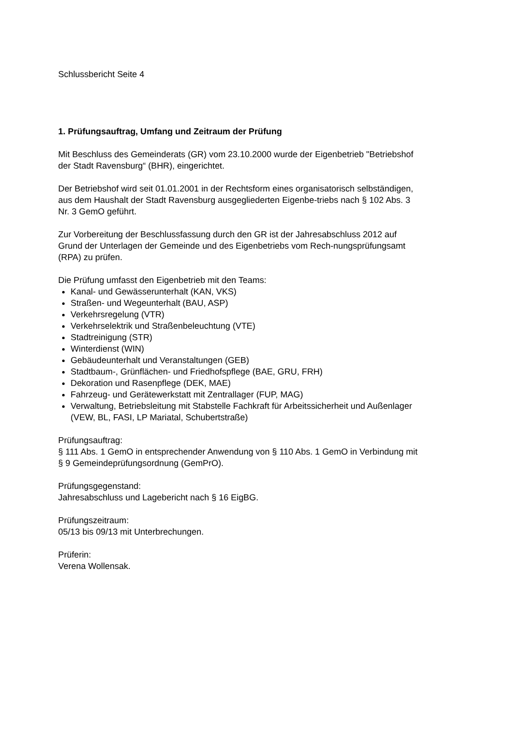Schlussbericht Seite 4
1. Prüfungsauftrag, Umfang und Zeitraum der Prüfung
Mit Beschluss des Gemeinderats (GR) vom 23.10.2000 wurde der Eigenbetrieb "Betriebshof der Stadt Ravensburg“ (BHR), eingerichtet.
Der Betriebshof wird seit 01.01.2001 in der Rechtsform eines organisatorisch selbständigen, aus dem Haushalt der Stadt Ravensburg ausgegliederten Eigenbe-triebs nach § 102 Abs. 3 Nr. 3 GemO geführt.
Zur Vorbereitung der Beschlussfassung durch den GR ist der Jahresabschluss 2012 auf Grund der Unterlagen der Gemeinde und des Eigenbetriebs vom Rech-nungsprüfungsamt (RPA) zu prüfen.
Die Prüfung umfasst den Eigenbetrieb mit den Teams:
Kanal- und Gewässerunterhalt (KAN, VKS)
Straßen- und Wegeunterhalt (BAU, ASP)
Verkehrsregelung (VTR)
Verkehrselektrik und Straßenbeleuchtung (VTE)
Stadtreinigung (STR)
Winterdienst (WIN)
Gebäudeunterhalt und Veranstaltungen (GEB)
Stadtbaum-, Grünflächen- und Friedhofspflege (BAE, GRU, FRH)
Dekoration und Rasenpflege (DEK, MAE)
Fahrzeug- und Gerätewerkstatt mit Zentrallager (FUP, MAG)
Verwaltung, Betriebsleitung mit Stabstelle Fachkraft für Arbeitssicherheit und Außenlager (VEW, BL, FASI, LP Mariatal, Schubertstraße)
Prüfungsauftrag:
§ 111 Abs. 1 GemO in entsprechender Anwendung von § 110 Abs. 1 GemO in Verbindung mit § 9 Gemeindeprüfungsordnung (GemPrO).
Prüfungsgegenstand:
Jahresabschluss und Lagebericht nach § 16 EigBG.
Prüfungszeitraum:
05/13 bis 09/13 mit Unterbrechungen.
Prüferin:
Verena Wollensak.